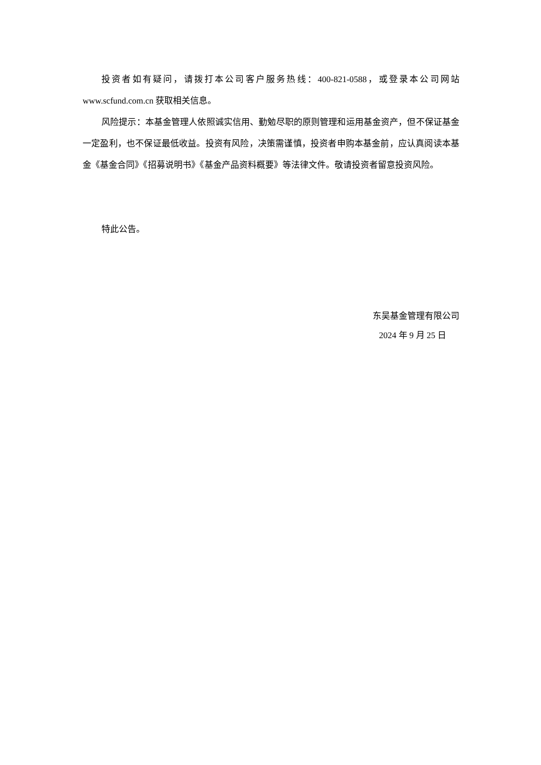投资者如有疑问，请拨打本公司客户服务热线：400-821-0588，或登录本公司网站www.scfund.com.cn 获取相关信息。
风险提示：本基金管理人依照诚实信用、勤勉尽职的原则管理和运用基金资产，但不保证基金一定盈利，也不保证最低收益。投资有风险，决策需谨慎，投资者申购本基金前，应认真阅读本基金《基金合同》《招募说明书》《基金产品资料概要》等法律文件。敬请投资者留意投资风险。
特此公告。
东吴基金管理有限公司
2024 年 9 月 25 日